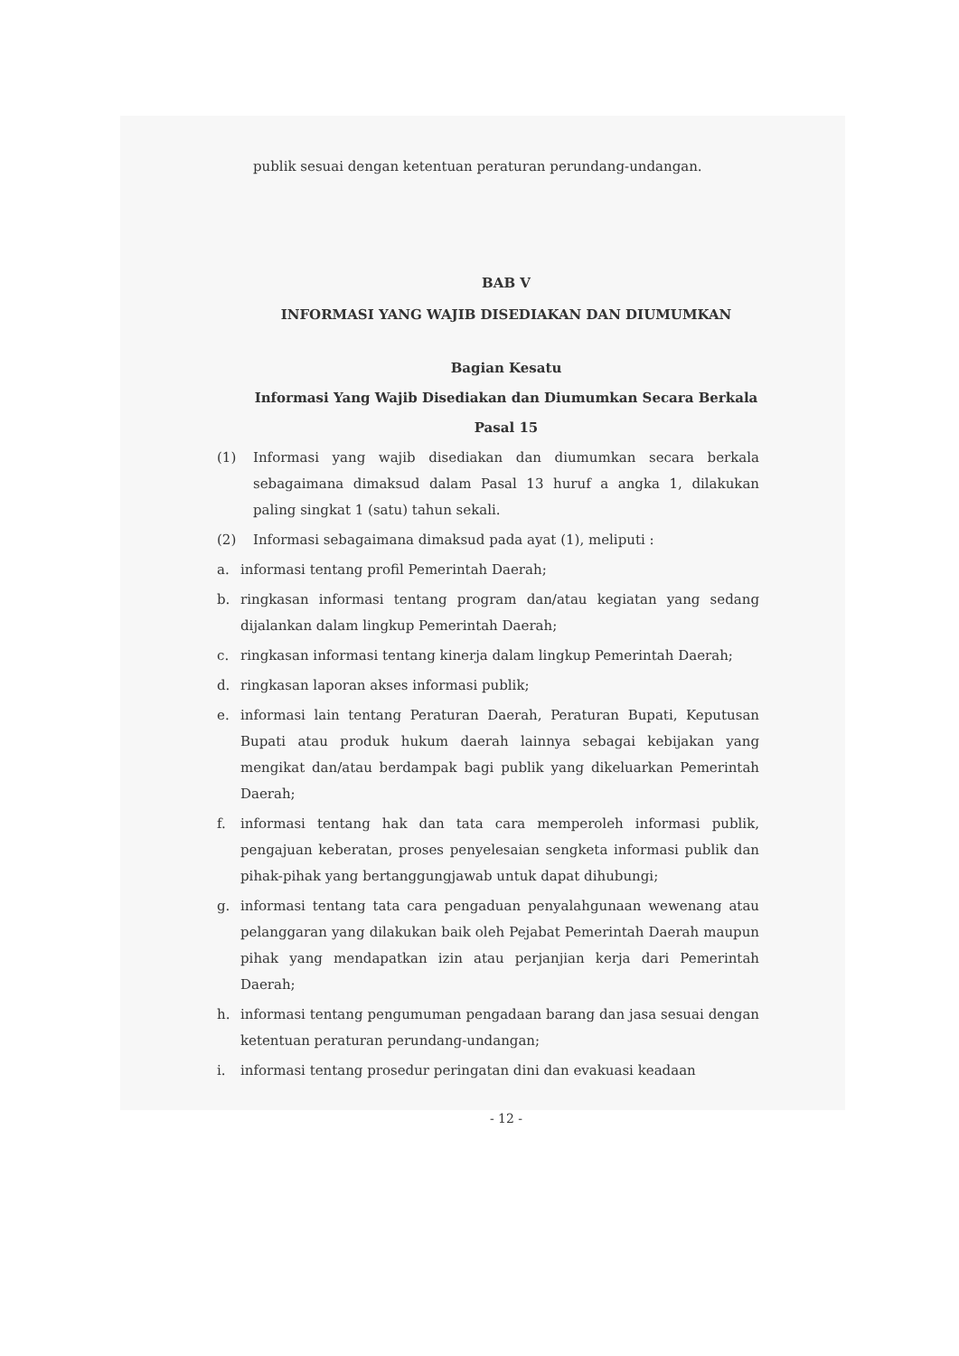publik sesuai dengan ketentuan peraturan perundang-undangan.
BAB V
INFORMASI YANG WAJIB DISEDIAKAN DAN DIUMUMKAN
Bagian Kesatu
Informasi Yang Wajib Disediakan dan Diumumkan Secara Berkala
Pasal 15
(1) Informasi yang wajib disediakan dan diumumkan secara berkala sebagaimana dimaksud dalam Pasal 13 huruf a angka 1, dilakukan paling singkat 1 (satu) tahun sekali.
(2) Informasi sebagaimana dimaksud pada ayat (1), meliputi :
a. informasi tentang profil Pemerintah Daerah;
b. ringkasan informasi tentang program dan/atau kegiatan yang sedang dijalankan dalam lingkup Pemerintah Daerah;
c. ringkasan informasi tentang kinerja dalam lingkup Pemerintah Daerah;
d. ringkasan laporan akses informasi publik;
e. informasi lain tentang Peraturan Daerah, Peraturan Bupati, Keputusan Bupati atau produk hukum daerah lainnya sebagai kebijakan yang mengikat dan/atau berdampak bagi publik yang dikeluarkan Pemerintah Daerah;
f. informasi tentang hak dan tata cara memperoleh informasi publik, pengajuan keberatan, proses penyelesaian sengketa informasi publik dan pihak-pihak yang bertanggungjawab untuk dapat dihubungi;
g. informasi tentang tata cara pengaduan penyalahgunaan wewenang atau pelanggaran yang dilakukan baik oleh Pejabat Pemerintah Daerah maupun pihak yang mendapatkan izin atau perjanjian kerja dari Pemerintah Daerah;
h. informasi tentang pengumuman pengadaan barang dan jasa sesuai dengan ketentuan peraturan perundang-undangan;
i. informasi tentang prosedur peringatan dini dan evakuasi keadaan
- 12 -